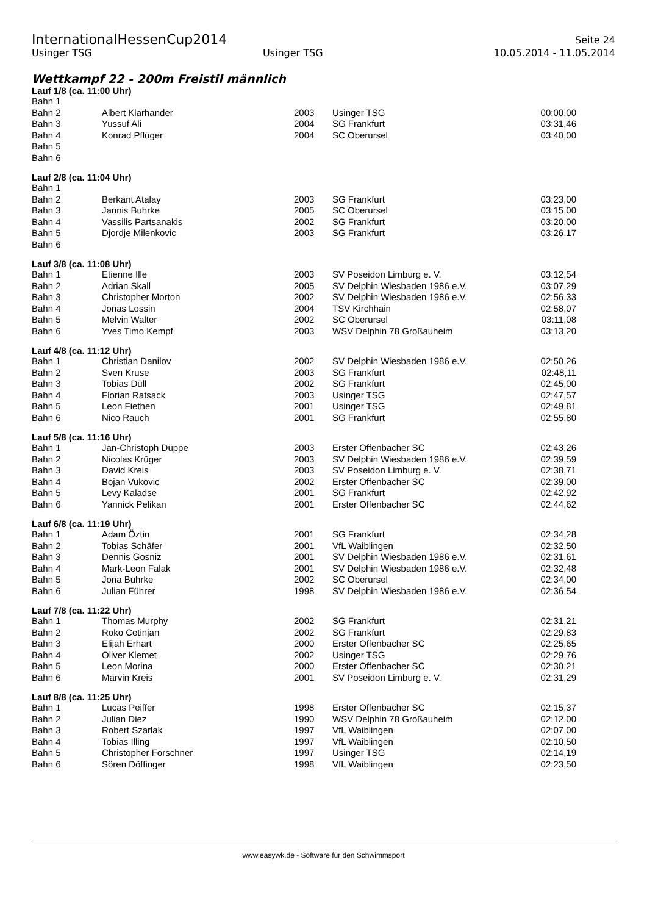InternationalHessenCup2014 Seite 24
Usinger TSG Usinger TSG 10.05.2014 - 11.05.2014
Wettkampf 22 - 200m Freistil männlich
Lauf 1/8 (ca. 11:00 Uhr)
| Bahn 1 | | | | |
| Bahn 2 | Albert Klarhander | 2003 | Usinger TSG | 00:00,00 |
| Bahn 3 | Yussuf Ali | 2004 | SG Frankfurt | 03:31,46 |
| Bahn 4 | Konrad Pflüger | 2004 | SC Oberursel | 03:40,00 |
| Bahn 5 | | | | |
| Bahn 6 | | | | |
Lauf 2/8 (ca. 11:04 Uhr)
| Bahn 1 | | | | |
| Bahn 2 | Berkant Atalay | 2003 | SG Frankfurt | 03:23,00 |
| Bahn 3 | Jannis Buhrke | 2005 | SC Oberursel | 03:15,00 |
| Bahn 4 | Vassilis Partsanakis | 2002 | SG Frankfurt | 03:20,00 |
| Bahn 5 | Djordje Milenkovic | 2003 | SG Frankfurt | 03:26,17 |
| Bahn 6 | | | | |
Lauf 3/8 (ca. 11:08 Uhr)
| Bahn 1 | Etienne Ille | 2003 | SV Poseidon Limburg e. V. | 03:12,54 |
| Bahn 2 | Adrian Skall | 2005 | SV Delphin Wiesbaden 1986 e.V. | 03:07,29 |
| Bahn 3 | Christopher Morton | 2002 | SV Delphin Wiesbaden 1986 e.V. | 02:56,33 |
| Bahn 4 | Jonas Lossin | 2004 | TSV Kirchhain | 02:58,07 |
| Bahn 5 | Melvin Walter | 2002 | SC Oberursel | 03:11,08 |
| Bahn 6 | Yves Timo Kempf | 2003 | WSV Delphin 78 Großauheim | 03:13,20 |
Lauf 4/8 (ca. 11:12 Uhr)
| Bahn 1 | Christian Danilov | 2002 | SV Delphin Wiesbaden 1986 e.V. | 02:50,26 |
| Bahn 2 | Sven Kruse | 2003 | SG Frankfurt | 02:48,11 |
| Bahn 3 | Tobias Düll | 2002 | SG Frankfurt | 02:45,00 |
| Bahn 4 | Florian Ratsack | 2003 | Usinger TSG | 02:47,57 |
| Bahn 5 | Leon Fiethen | 2001 | Usinger TSG | 02:49,81 |
| Bahn 6 | Nico Rauch | 2001 | SG Frankfurt | 02:55,80 |
Lauf 5/8 (ca. 11:16 Uhr)
| Bahn 1 | Jan-Christoph Düppe | 2003 | Erster Offenbacher SC | 02:43,26 |
| Bahn 2 | Nicolas Krüger | 2003 | SV Delphin Wiesbaden 1986 e.V. | 02:39,59 |
| Bahn 3 | David Kreis | 2003 | SV Poseidon Limburg e. V. | 02:38,71 |
| Bahn 4 | Bojan Vukovic | 2002 | Erster Offenbacher SC | 02:39,00 |
| Bahn 5 | Levy Kaladse | 2001 | SG Frankfurt | 02:42,92 |
| Bahn 6 | Yannick Pelikan | 2001 | Erster Offenbacher SC | 02:44,62 |
Lauf 6/8 (ca. 11:19 Uhr)
| Bahn 1 | Adam Öztin | 2001 | SG Frankfurt | 02:34,28 |
| Bahn 2 | Tobias Schäfer | 2001 | VfL Waiblingen | 02:32,50 |
| Bahn 3 | Dennis Gosniz | 2001 | SV Delphin Wiesbaden 1986 e.V. | 02:31,61 |
| Bahn 4 | Mark-Leon Falak | 2001 | SV Delphin Wiesbaden 1986 e.V. | 02:32,48 |
| Bahn 5 | Jona Buhrke | 2002 | SC Oberursel | 02:34,00 |
| Bahn 6 | Julian Führer | 1998 | SV Delphin Wiesbaden 1986 e.V. | 02:36,54 |
Lauf 7/8 (ca. 11:22 Uhr)
| Bahn 1 | Thomas Murphy | 2002 | SG Frankfurt | 02:31,21 |
| Bahn 2 | Roko Cetinjan | 2002 | SG Frankfurt | 02:29,83 |
| Bahn 3 | Elijah Erhart | 2000 | Erster Offenbacher SC | 02:25,65 |
| Bahn 4 | Oliver Klemet | 2002 | Usinger TSG | 02:29,76 |
| Bahn 5 | Leon Morina | 2000 | Erster Offenbacher SC | 02:30,21 |
| Bahn 6 | Marvin Kreis | 2001 | SV Poseidon Limburg e. V. | 02:31,29 |
Lauf 8/8 (ca. 11:25 Uhr)
| Bahn 1 | Lucas Peiffer | 1998 | Erster Offenbacher SC | 02:15,37 |
| Bahn 2 | Julian Diez | 1990 | WSV Delphin 78 Großauheim | 02:12,00 |
| Bahn 3 | Robert Szarlak | 1997 | VfL Waiblingen | 02:07,00 |
| Bahn 4 | Tobias Illing | 1997 | VfL Waiblingen | 02:10,50 |
| Bahn 5 | Christopher Forschner | 1997 | Usinger TSG | 02:14,19 |
| Bahn 6 | Sören Döffinger | 1998 | VfL Waiblingen | 02:23,50 |
www.easywk.de - Software für den Schwimmsport